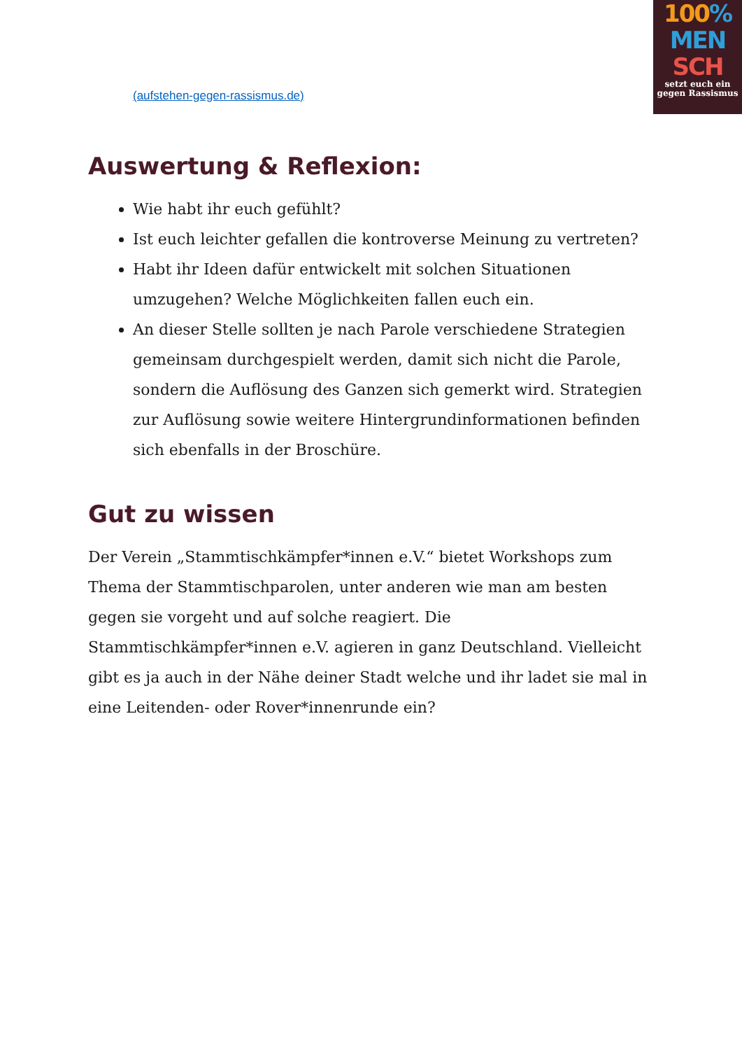100%
MEN
SCH
setzt euch ein
gegen Rassismus
(aufstehen-gegen-rassismus.de)
Auswertung & Reflexion:
Wie habt ihr euch gefühlt?
Ist euch leichter gefallen die kontroverse Meinung zu vertreten?
Habt ihr Ideen dafür entwickelt mit solchen Situationen umzugehen? Welche Möglichkeiten fallen euch ein.
An dieser Stelle sollten je nach Parole verschiedene Strategien gemeinsam durchgespielt werden, damit sich nicht die Parole, sondern die Auflösung des Ganzen sich gemerkt wird. Strategien zur Auflösung sowie weitere Hintergrundinformationen befinden sich ebenfalls in der Broschüre.
Gut zu wissen
Der Verein „Stammtischkämpfer*innen e.V.“ bietet Workshops zum Thema der Stammtischparolen, unter anderen wie man am besten gegen sie vorgeht und auf solche reagiert. Die Stammtischkämpfer*innen e.V. agieren in ganz Deutschland. Vielleicht gibt es ja auch in der Nähe deiner Stadt welche und ihr ladet sie mal in eine Leitenden- oder Rover*innenrunde ein?